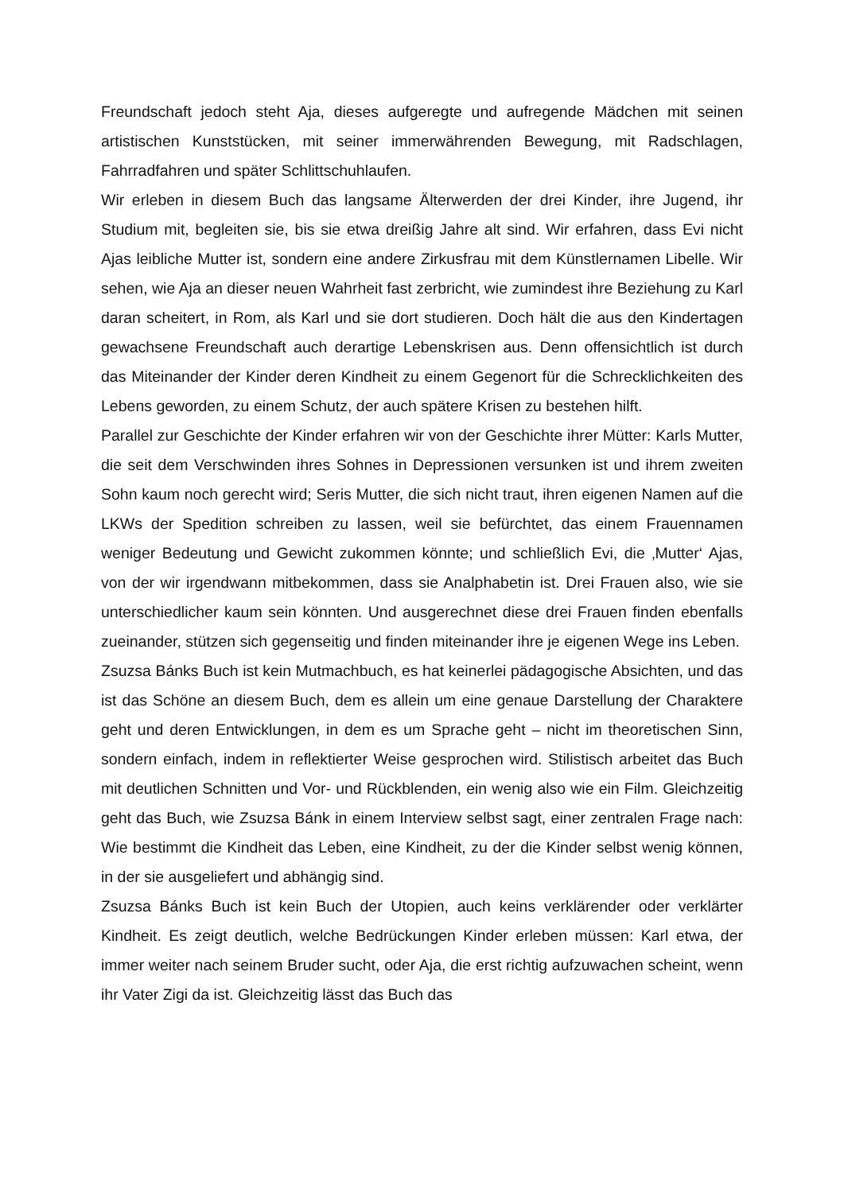Freundschaft jedoch steht Aja, dieses aufgeregte und aufregende Mädchen mit seinen artistischen Kunststücken, mit seiner immerwährenden Bewegung, mit Radschlagen, Fahrradfahren und später Schlittschuhlaufen.
Wir erleben in diesem Buch das langsame Älterwerden der drei Kinder, ihre Jugend, ihr Studium mit, begleiten sie, bis sie etwa dreißig Jahre alt sind. Wir erfahren, dass Evi nicht Ajas leibliche Mutter ist, sondern eine andere Zirkusfrau mit dem Künstlernamen Libelle. Wir sehen, wie Aja an dieser neuen Wahrheit fast zerbricht, wie zumindest ihre Beziehung zu Karl daran scheitert, in Rom, als Karl und sie dort studieren. Doch hält die aus den Kindertagen gewachsene Freundschaft auch derartige Lebenskrisen aus. Denn offensichtlich ist durch das Miteinander der Kinder deren Kindheit zu einem Gegenort für die Schrecklichkeiten des Lebens geworden, zu einem Schutz, der auch spätere Krisen zu bestehen hilft.
Parallel zur Geschichte der Kinder erfahren wir von der Geschichte ihrer Mütter: Karls Mutter, die seit dem Verschwinden ihres Sohnes in Depressionen versunken ist und ihrem zweiten Sohn kaum noch gerecht wird; Seris Mutter, die sich nicht traut, ihren eigenen Namen auf die LKWs der Spedition schreiben zu lassen, weil sie befürchtet, das einem Frauennamen weniger Bedeutung und Gewicht zukommen könnte; und schließlich Evi, die ‚Mutter‘ Ajas, von der wir irgendwann mitbekommen, dass sie Analphabetin ist. Drei Frauen also, wie sie unterschiedlicher kaum sein könnten. Und ausgerechnet diese drei Frauen finden ebenfalls zueinander, stützen sich gegenseitig und finden miteinander ihre je eigenen Wege ins Leben.
Zsuzsa Bánks Buch ist kein Mutmachbuch, es hat keinerlei pädagogische Absichten, und das ist das Schöne an diesem Buch, dem es allein um eine genaue Darstellung der Charaktere geht und deren Entwicklungen, in dem es um Sprache geht – nicht im theoretischen Sinn, sondern einfach, indem in reflektierter Weise gesprochen wird. Stilistisch arbeitet das Buch mit deutlichen Schnitten und Vor- und Rückblenden, ein wenig also wie ein Film. Gleichzeitig geht das Buch, wie Zsuzsa Bánk in einem Interview selbst sagt, einer zentralen Frage nach: Wie bestimmt die Kindheit das Leben, eine Kindheit, zu der die Kinder selbst wenig können, in der sie ausgeliefert und abhängig sind.
Zsuzsa Bánks Buch ist kein Buch der Utopien, auch keins verklärender oder verklärter Kindheit. Es zeigt deutlich, welche Bedrückungen Kinder erleben müssen: Karl etwa, der immer weiter nach seinem Bruder sucht, oder Aja, die erst richtig aufzuwachen scheint, wenn ihr Vater Zigi da ist. Gleichzeitig lässt das Buch das